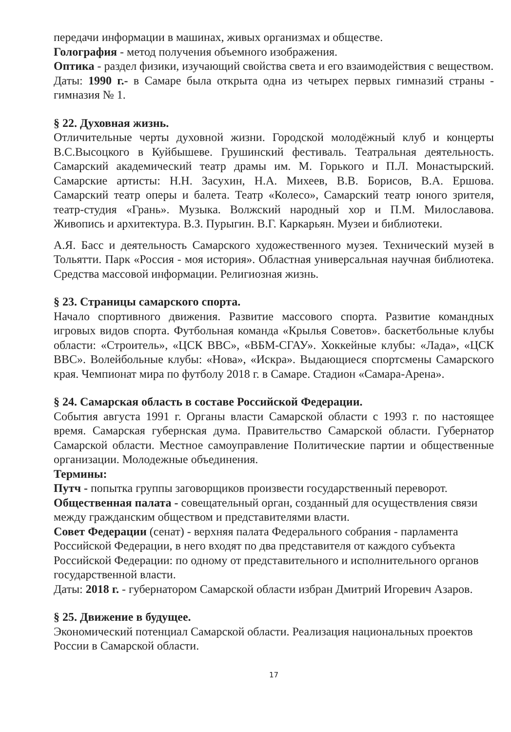передачи информации в машинах, живых организмах и обществе.
Голография - метод получения объемного изображения.
Оптика - раздел физики, изучающий свойства света и его взаимодействия с веществом.
Даты: 1990 г.- в Самаре была открыта одна из четырех первых гимназий страны - гимназия № 1.
§ 22. Духовная жизнь.
Отличительные черты духовной жизни. Городской молодёжный клуб и концерты В.С.Высоцкого в Куйбышеве. Грушинский фестиваль. Театральная деятельность. Самарский академический театр драмы им. М. Горького и П.Л. Монастырский. Самарские артисты: Н.Н. Засухин, Н.А. Михеев, В.В. Борисов, В.А. Ершова. Самарский театр оперы и балета. Театр «Колесо», Самарский театр юного зрителя, театр-студия «Грань». Музыка. Волжский народный хор и П.М. Милославова. Живопись и архитектура. В.З. Пурыгин. В.Г. Каркарьян. Музеи и библиотеки.
А.Я. Басс и деятельность Самарского художественного музея. Технический музей в Тольятти. Парк «Россия - моя история». Областная универсальная научная библиотека. Средства массовой информации. Религиозная жизнь.
§ 23. Страницы самарского спорта.
Начало спортивного движения. Развитие массового спорта. Развитие командных игровых видов спорта. Футбольная команда «Крылья Советов». баскетбольные клубы области: «Строитель», «ЦСК ВВС», «ВБМ-СГАУ». Хоккейные клубы: «Лада», «ЦСК ВВС». Волейбольные клубы: «Нова», «Искра». Выдающиеся спортсмены Самарского края. Чемпионат мира по футболу 2018 г. в Самаре. Стадион «Самара-Арена».
§ 24. Самарская область в составе Российской Федерации.
События августа 1991 г. Органы власти Самарской области с 1993 г. по настоящее время. Самарская губернская дума. Правительство Самарской области. Губернатор Самарской области. Местное самоуправление Политические партии и общественные организации. Молодежные объединения.
Термины:
Путч - попытка группы заговорщиков произвести государственный переворот.
Общественная палата - совещательный орган, созданный для осуществления связи между гражданским обществом и представителями власти.
Совет Федерации (сенат) - верхняя палата Федерального собрания - парламента Российской Федерации, в него входят по два представителя от каждого субъекта Российской Федерации: по одному от представительного и исполнительного органов государственной власти.
Даты: 2018 г. - губернатором Самарской области избран Дмитрий Игоревич Азаров.
§ 25. Движение в будущее.
Экономический потенциал Самарской области. Реализация национальных проектов России в Самарской области.
17